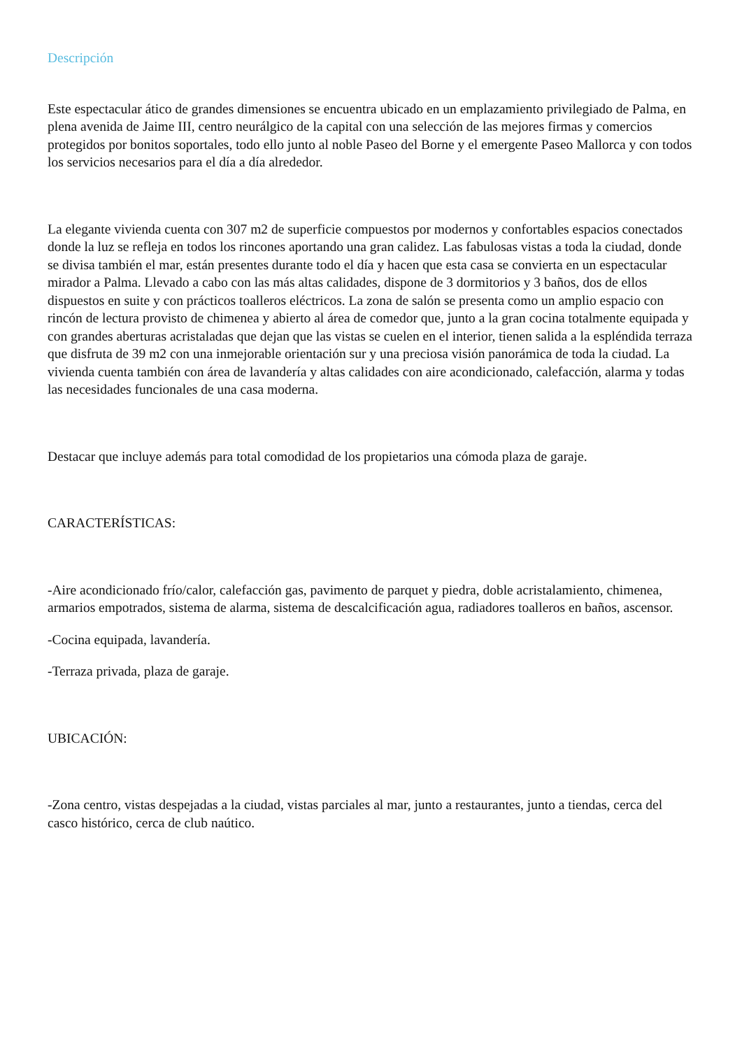Descripción
Este espectacular ático de grandes dimensiones se encuentra ubicado en un emplazamiento privilegiado de Palma, en plena avenida de Jaime III, centro neurálgico de la capital con una selección de las mejores firmas y comercios protegidos por bonitos soportales, todo ello junto al noble Paseo del Borne y el emergente Paseo Mallorca y con todos los servicios necesarios para el día a día alrededor.
La elegante vivienda cuenta con 307 m2 de superficie compuestos por modernos y confortables espacios conectados donde la luz se refleja en todos los rincones aportando una gran calidez. Las fabulosas vistas a toda la ciudad, donde se divisa también el mar, están presentes durante todo el día y hacen que esta casa se convierta en un espectacular mirador a Palma. Llevado a cabo con las más altas calidades, dispone de 3 dormitorios y 3 baños, dos de ellos dispuestos en suite y con prácticos toalleros eléctricos. La zona de salón se presenta como un amplio espacio con rincón de lectura provisto de chimenea y abierto al área de comedor que, junto a la gran cocina totalmente equipada y con grandes aberturas acristaladas que dejan que las vistas se cuelen en el interior, tienen salida a la espléndida terraza que disfruta de 39 m2 con una inmejorable orientación sur y una preciosa visión panorámica de toda la ciudad. La vivienda cuenta también con área de lavandería y altas calidades con aire acondicionado, calefacción, alarma y todas las necesidades funcionales de una casa moderna.
Destacar que incluye además para total comodidad de los propietarios una cómoda plaza de garaje.
CARACTERÍSTICAS:
-Aire acondicionado frío/calor, calefacción gas, pavimento de parquet y piedra, doble acristalamiento, chimenea, armarios empotrados, sistema de alarma, sistema de descalcificación agua, radiadores toalleros en baños, ascensor.
-Cocina equipada, lavandería.
-Terraza privada, plaza de garaje.
UBICACIÓN:
-Zona centro, vistas despejadas a la ciudad, vistas parciales al mar, junto a restaurantes, junto a tiendas, cerca del casco histórico, cerca de club naútico.